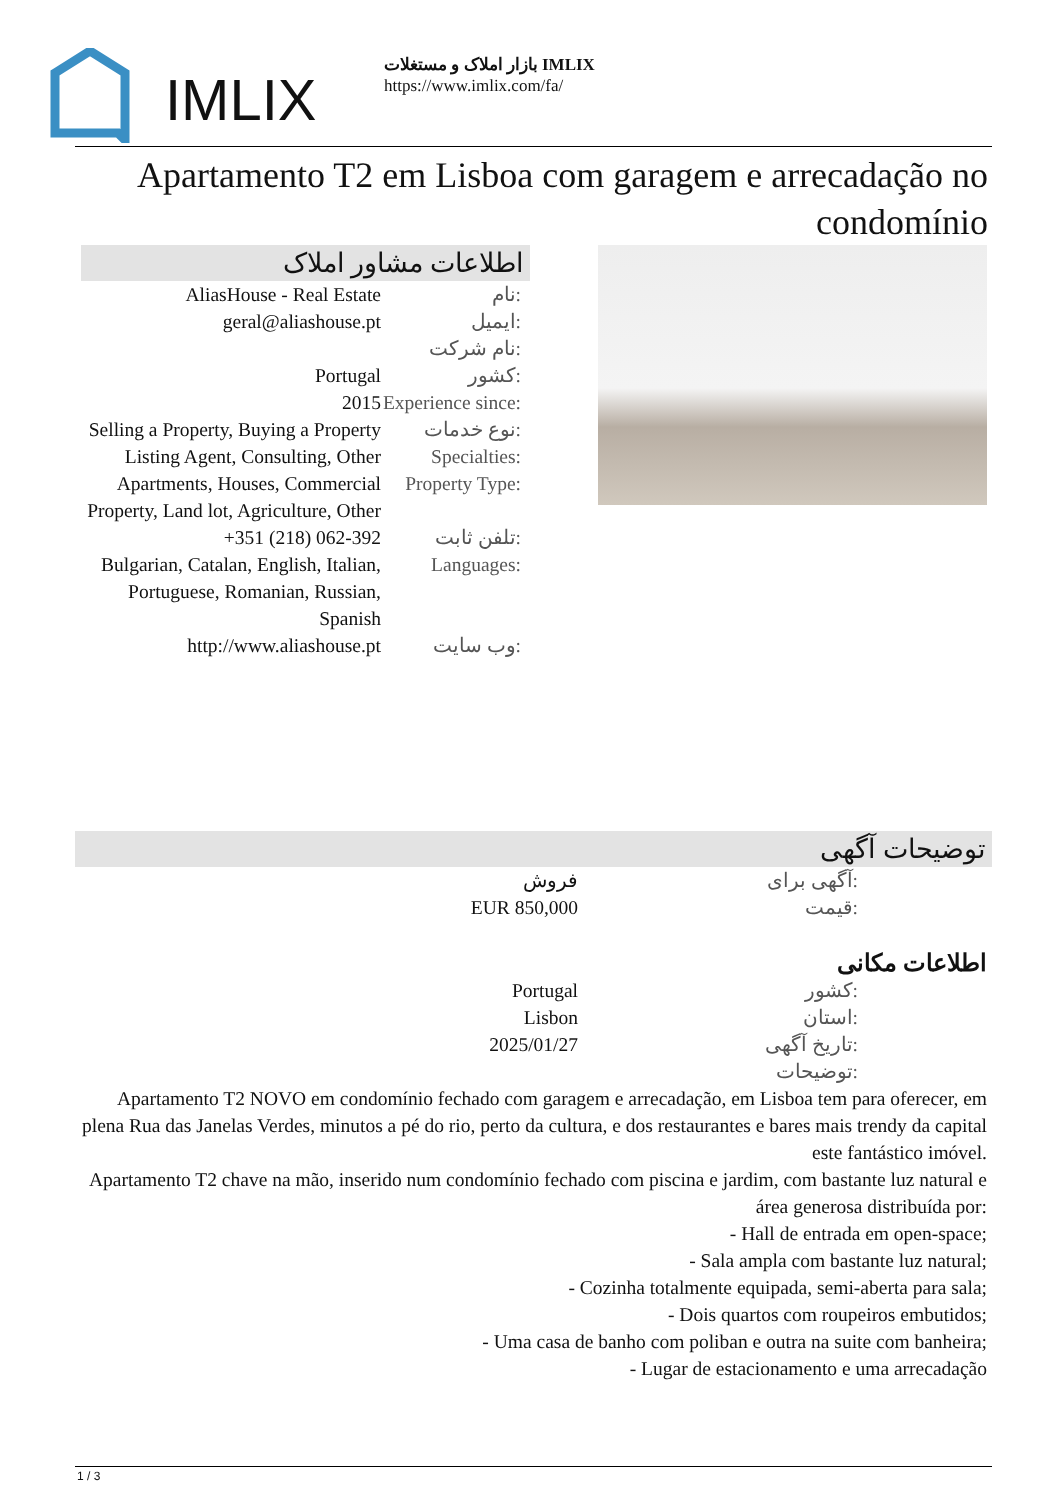IMLIX
بازار املاک و مستغلات IMLIX
https://www.imlix.com/fa/
Apartamento T2 em Lisboa com garagem e arrecadação no condomínio
اطلاعات مشاور املاک
| AliasHouse - Real Estate | نام: |
| geral@aliashouse.pt | ایمیل: |
| | نام شرکت: |
| Portugal | کشور: |
| 2015 | Experience since: |
| Selling a Property, Buying a Property | نوع خدمات: |
| Listing Agent, Consulting, Other | Specialties: |
| Apartments, Houses, Commercial Property, Land lot, Agriculture, Other | Property Type: |
| +351 (218) 062-392 | تلفن ثابت: |
| Bulgarian, Catalan, English, Italian, Portuguese, Romanian, Russian, Spanish | Languages: |
| http://www.aliashouse.pt | وب سایت: |
توضیحات آگهی
| فروش | آگهی برای: |
| EUR 850,000 | قیمت: |
اطلاعات مکانی
| Portugal | کشور: |
| Lisbon | استان: |
| 2025/01/27 | تاریخ آگهی: |
| | توضیحات: |
Apartamento T2 NOVO em condomínio fechado com garagem e arrecadação, em Lisboa tem para oferecer, em plena Rua das Janelas Verdes, minutos a pé do rio, perto da cultura, e dos restaurantes e bares mais trendy da capital este fantástico imóvel.
Apartamento T2 chave na mão, inserido num condomínio fechado com piscina e jardim, com bastante luz natural e área generosa distribuída por:
- Hall de entrada em open-space;
- Sala ampla com bastante luz natural;
- Cozinha totalmente equipada, semi-aberta para sala;
- Dois quartos com roupeiros embutidos;
- Uma casa de banho com poliban e outra na suite com banheira;
- Lugar de estacionamento e uma arrecadação
1 / 3